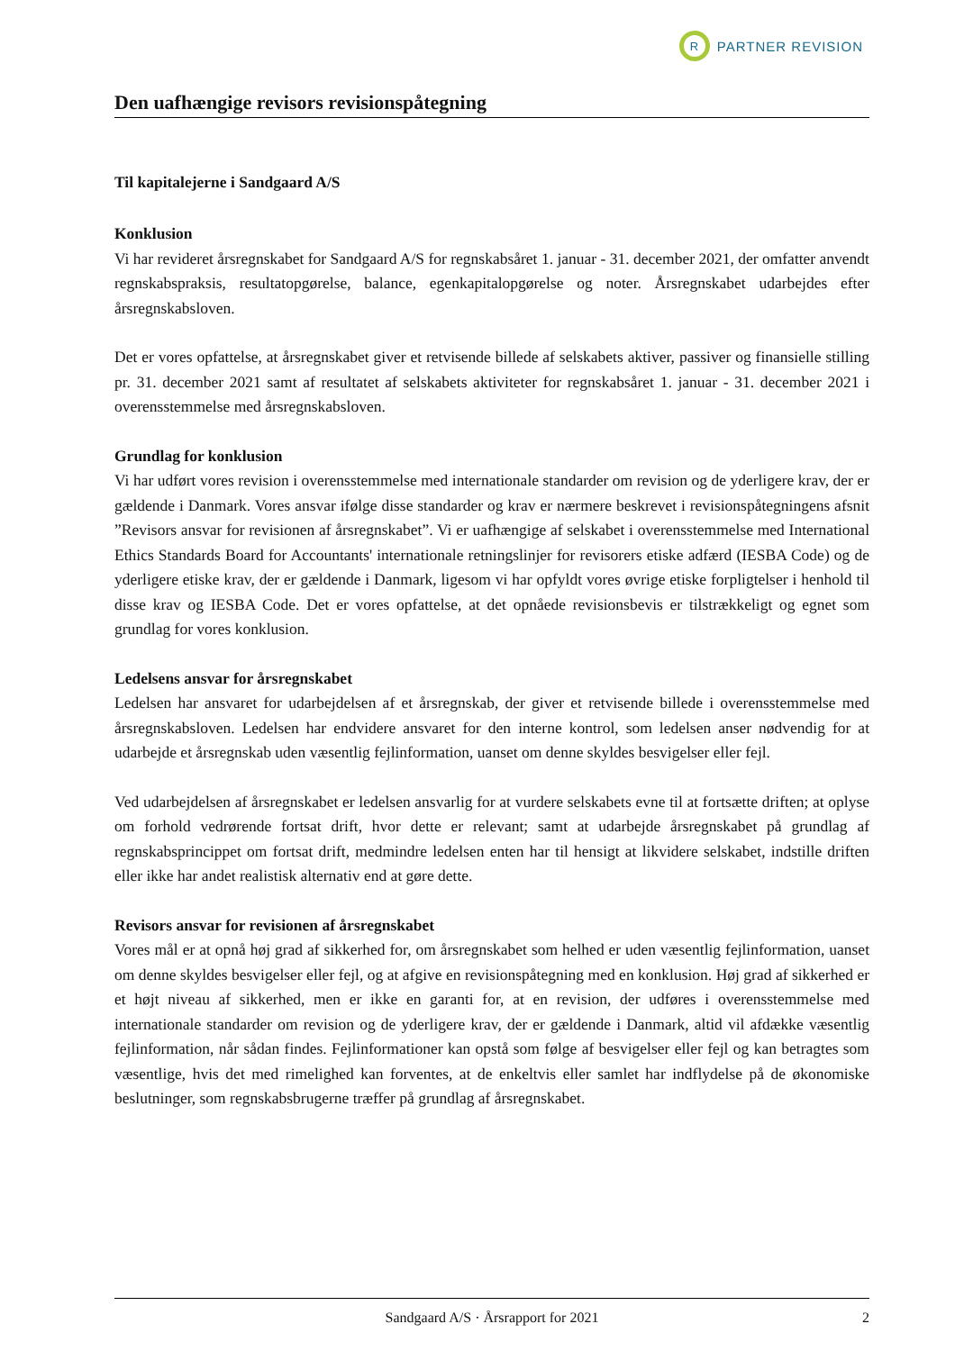R
PARTNER REVISION
Den uafhængige revisors revisionspåtegning
Til kapitalejerne i Sandgaard A/S
Konklusion
Vi har revideret årsregnskabet for Sandgaard A/S for regnskabsåret 1. januar - 31. december 2021, der omfatter anvendt regnskabspraksis, resultatopgørelse, balance, egenkapitalopgørelse og noter. Årsregnskabet udarbejdes efter årsregnskabsloven.
Det er vores opfattelse, at årsregnskabet giver et retvisende billede af selskabets aktiver, passiver og finansielle stilling pr. 31. december 2021 samt af resultatet af selskabets aktiviteter for regnskabsåret 1. januar - 31. december 2021 i overensstemmelse med årsregnskabsloven.
Grundlag for konklusion
Vi har udført vores revision i overensstemmelse med internationale standarder om revision og de yderligere krav, der er gældende i Danmark. Vores ansvar ifølge disse standarder og krav er nærmere beskrevet i revisionspåtegningens afsnit ”Revisors ansvar for revisionen af årsregnskabet”. Vi er uafhængige af selskabet i overensstemmelse med International Ethics Standards Board for Accountants' internationale retningslinjer for revisorers etiske adfærd (IESBA Code) og de yderligere etiske krav, der er gældende i Danmark, ligesom vi har opfyldt vores øvrige etiske forpligtelser i henhold til disse krav og IESBA Code. Det er vores opfattelse, at det opnåede revisionsbevis er tilstrækkeligt og egnet som grundlag for vores konklusion.
Ledelsens ansvar for årsregnskabet
Ledelsen har ansvaret for udarbejdelsen af et årsregnskab, der giver et retvisende billede i overensstemmelse med årsregnskabsloven. Ledelsen har endvidere ansvaret for den interne kontrol, som ledelsen anser nødvendig for at udarbejde et årsregnskab uden væsentlig fejlinformation, uanset om denne skyldes besvigelser eller fejl.
Ved udarbejdelsen af årsregnskabet er ledelsen ansvarlig for at vurdere selskabets evne til at fortsætte driften; at oplyse om forhold vedrørende fortsat drift, hvor dette er relevant; samt at udarbejde årsregnskabet på grundlag af regnskabsprincippet om fortsat drift, medmindre ledelsen enten har til hensigt at likvidere selskabet, indstille driften eller ikke har andet realistisk alternativ end at gøre dette.
Revisors ansvar for revisionen af årsregnskabet
Vores mål er at opnå høj grad af sikkerhed for, om årsregnskabet som helhed er uden væsentlig fejlinformation, uanset om denne skyldes besvigelser eller fejl, og at afgive en revisionspåtegning med en konklusion. Høj grad af sikkerhed er et højt niveau af sikkerhed, men er ikke en garanti for, at en revision, der udføres i overensstemmelse med internationale standarder om revision og de yderligere krav, der er gældende i Danmark, altid vil afdække væsentlig fejlinformation, når sådan findes. Fejlinformationer kan opstå som følge af besvigelser eller fejl og kan betragtes som væsentlige, hvis det med rimelighed kan forventes, at de enkeltvis eller samlet har indflydelse på de økonomiske beslutninger, som regnskabsbrugerne træffer på grundlag af årsregnskabet.
Sandgaard A/S · Årsrapport for 2021 2